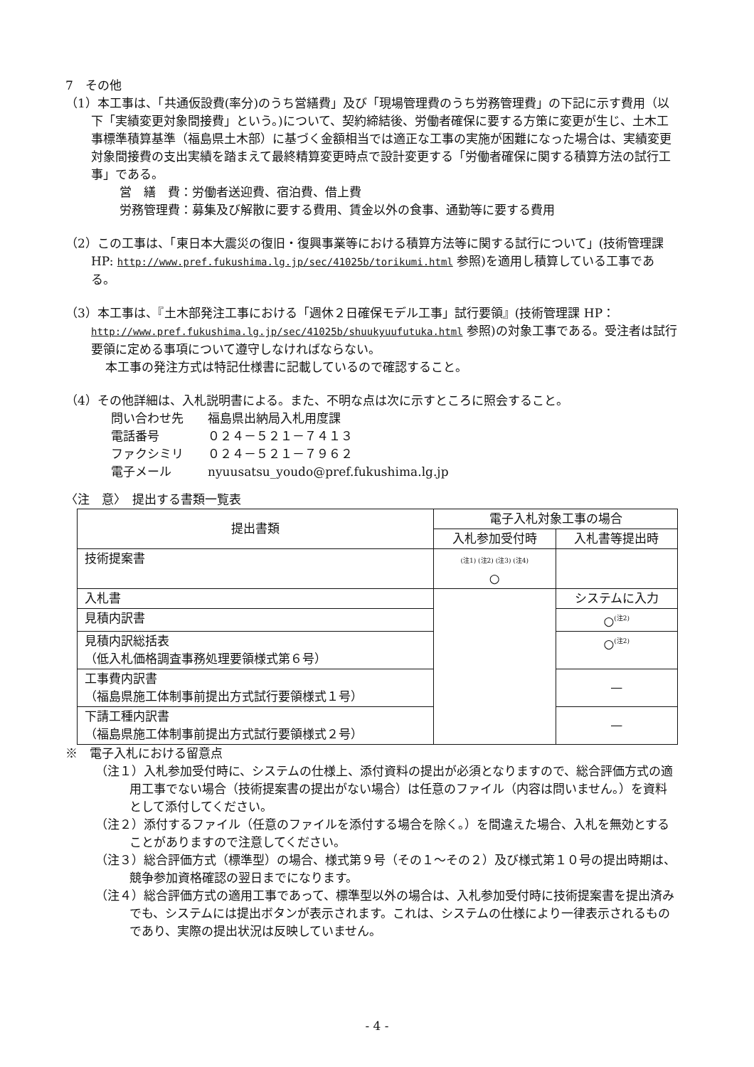7　その他
（1）本工事は、「共通仮設費(率分)のうち営繕費」及び「現場管理費のうち労務管理費」の下記に示す費用（以下「実績変更対象間接費」という。)について、契約締結後、労働者確保に要する方策に変更が生じ、土木工事標準積算基準（福島県土木部）に基づく金額相当では適正な工事の実施が困難になった場合は、実績変更対象間接費の支出実績を踏まえて最終精算変更時点で設計変更する「労働者確保に関する積算方法の試行工事」である。
営　繕　費：労働者送迎費、宿泊費、借上費
労務管理費：募集及び解散に要する費用、賃金以外の食事、通勤等に要する費用
（2）この工事は、「東日本大震災の復旧・復興事業等における積算方法等に関する試行について」(技術管理課 HP: http://www.pref.fukushima.lg.jp/sec/41025b/torikumi.html 参照)を適用し積算している工事である。
（3）本工事は、『土木部発注工事における「週休２日確保モデル工事」試行要領』(技術管理課 HP： http://www.pref.fukushima.lg.jp/sec/41025b/shuukyuufutuka.html 参照)の対象工事である。受注者は試行要領に定める事項について遵守しなければならない。
本工事の発注方式は特記仕様書に記載しているので確認すること。
（4）その他詳細は、入札説明書による。また、不明な点は次に示すところに照会すること。
問い合わせ先　　福島県出納局入札用度課
電話番号　　　　０２４－５２１－７４１３
ファクシミリ　　０２４－５２１－７９６２
電子メール　　　nyuusatsu_youdo@pref.fukushima.lg.jp
〈注　意〉　提出する書類一覧表
| 提出書類 | 電子入札対象工事の場合 | |
| --- | --- | --- |
| | 入札参加受付時 | 入札書等提出時 |
| 技術提案書 | (注1) (注2) (注3) (注4) ○ | |
| 入札書 | | システムに入力 |
| 見積内訳書 | | ○<sup>(注2)</sup> |
| 見積内訳総括表 （低入札価格調査事務処理要領様式第６号） | | ○<sup>(注2)</sup> |
| 工事費内訳書 （福島県施工体制事前提出方式試行要領様式１号） | | — |
| 下請工種内訳書 （福島県施工体制事前提出方式試行要領様式２号） | | — |
※　電子入札における留意点
（注１）入札参加受付時に、システムの仕様上、添付資料の提出が必須となりますので、総合評価方式の適用工事でない場合（技術提案書の提出がない場合）は任意のファイル（内容は問いません。）を資料として添付してください。
（注２）添付するファイル（任意のファイルを添付する場合を除く。）を間違えた場合、入札を無効とすることがありますので注意してください。
（注３）総合評価方式（標準型）の場合、様式第９号（その１～その２）及び様式第１０号の提出時期は、競争参加資格確認の翌日までになります。
（注４）総合評価方式の適用工事であって、標準型以外の場合は、入札参加受付時に技術提案書を提出済みでも、システムには提出ボタンが表示されます。これは、システムの仕様により一律表示されるものであり、実際の提出状況は反映していません。
- 4 -